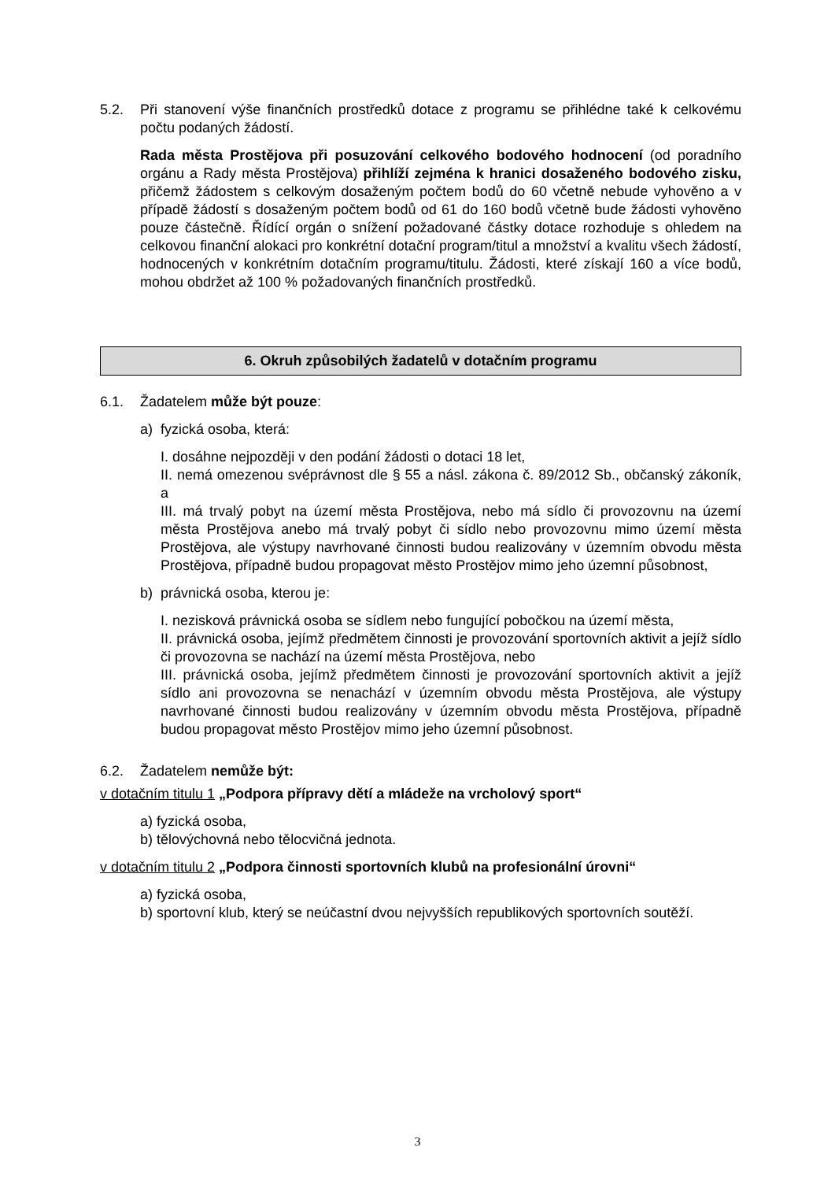5.2. Při stanovení výše finančních prostředků dotace z programu se přihlédne také k celkovému počtu podaných žádostí.
Rada města Prostějova při posuzování celkového bodového hodnocení (od poradního orgánu a Rady města Prostějova) přihlíží zejména k hranici dosaženého bodového zisku, přičemž žádostem s celkovým dosaženým počtem bodů do 60 včetně nebude vyhověno a v případě žádostí s dosaženým počtem bodů od 61 do 160 bodů včetně bude žádosti vyhověno pouze částečně. Řídící orgán o snížení požadované částky dotace rozhoduje s ohledem na celkovou finanční alokaci pro konkrétní dotační program/titul a množství a kvalitu všech žádostí, hodnocených v konkrétním dotačním programu/titulu. Žádosti, které získají 160 a více bodů, mohou obdržet až 100 % požadovaných finančních prostředků.
6. Okruh způsobilých žadatelů v dotačním programu
6.1. Žadatelem může být pouze:
a) fyzická osoba, která:
I. dosáhne nejpozději v den podání žádosti o dotaci 18 let,
II. nemá omezenou svéprávnost dle § 55 a násl. zákona č. 89/2012 Sb., občanský zákoník, a
III. má trvalý pobyt na území města Prostějova, nebo má sídlo či provozovnu na území města Prostějova anebo má trvalý pobyt či sídlo nebo provozovnu mimo území města Prostějova, ale výstupy navrhované činnosti budou realizovány v územním obvodu města Prostějova, případně budou propagovat město Prostějov mimo jeho územní působnost,
b) právnická osoba, kterou je:
I. nezisková právnická osoba se sídlem nebo fungující pobočkou na území města,
II. právnická osoba, jejímž předmětem činnosti je provozování sportovních aktivit a jejíž sídlo či provozovna se nachází na území města Prostějova, nebo
III. právnická osoba, jejímž předmětem činnosti je provozování sportovních aktivit a jejíž sídlo ani provozovna se nenachází v územním obvodu města Prostějova, ale výstupy navrhované činnosti budou realizovány v územním obvodu města Prostějova, případně budou propagovat město Prostějov mimo jeho územní působnost.
6.2. Žadatelem nemůže být:
v dotačním titulu 1 „Podpora přípravy dětí a mládeže na vrcholový sport“
a) fyzická osoba,
b) tělovýchovná nebo tělocvičná jednota.
v dotačním titulu 2 „Podpora činnosti sportovních klubů na profesionální úrovni“
a) fyzická osoba,
b) sportovní klub, který se neúčastní dvou nejvyšších republikových sportovních soutěží.
3